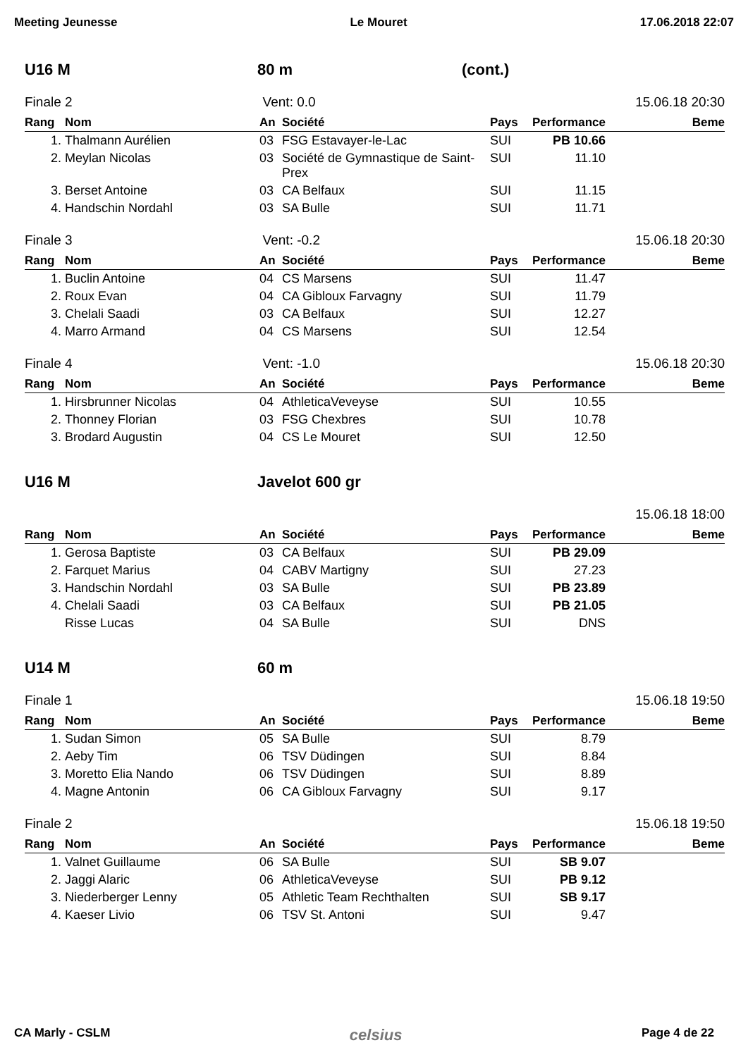Meeting Jeunesse Le Mouret 17.06.2018 22:07
U16 M 80 m (cont.)
Finale 2 Vent: 0.0 15.06.18 20:30
| Rang | Nom | An | Société | Pays | Performance | Beme |
| --- | --- | --- | --- | --- | --- | --- |
| 1. | Thalmann Aurélien | 03 | FSG Estavayer-le-Lac | SUI | PB 10.66 | |
| 2. | Meylan Nicolas | 03 | Société de Gymnastique de Saint-Prex | SUI | 11.10 | |
| 3. | Berset Antoine | 03 | CA Belfaux | SUI | 11.15 | |
| 4. | Handschin Nordahl | 03 | SA Bulle | SUI | 11.71 | |
Finale 3 Vent: -0.2 15.06.18 20:30
| Rang | Nom | An | Société | Pays | Performance | Beme |
| --- | --- | --- | --- | --- | --- | --- |
| 1. | Buclin Antoine | 04 | CS Marsens | SUI | 11.47 | |
| 2. | Roux Evan | 04 | CA Gibloux Farvagny | SUI | 11.79 | |
| 3. | Chelali Saadi | 03 | CA Belfaux | SUI | 12.27 | |
| 4. | Marro Armand | 04 | CS Marsens | SUI | 12.54 | |
Finale 4 Vent: -1.0 15.06.18 20:30
| Rang | Nom | An | Société | Pays | Performance | Beme |
| --- | --- | --- | --- | --- | --- | --- |
| 1. | Hirsbrunner Nicolas | 04 | AthleticaVeveyse | SUI | 10.55 | |
| 2. | Thonney Florian | 03 | FSG Chexbres | SUI | 10.78 | |
| 3. | Brodard Augustin | 04 | CS Le Mouret | SUI | 12.50 | |
U16 M Javelot 600 gr
15.06.18 18:00
| Rang | Nom | An | Société | Pays | Performance | Beme |
| --- | --- | --- | --- | --- | --- | --- |
| 1. | Gerosa Baptiste | 03 | CA Belfaux | SUI | PB 29.09 | |
| 2. | Farquet Marius | 04 | CABV Martigny | SUI | 27.23 | |
| 3. | Handschin Nordahl | 03 | SA Bulle | SUI | PB 23.89 | |
| 4. | Chelali Saadi | 03 | CA Belfaux | SUI | PB 21.05 | |
| | Risse Lucas | 04 | SA Bulle | SUI | DNS | |
U14 M 60 m
Finale 1 15.06.18 19:50
| Rang | Nom | An | Société | Pays | Performance | Beme |
| --- | --- | --- | --- | --- | --- | --- |
| 1. | Sudan Simon | 05 | SA Bulle | SUI | 8.79 | |
| 2. | Aeby Tim | 06 | TSV Düdingen | SUI | 8.84 | |
| 3. | Moretto Elia Nando | 06 | TSV Düdingen | SUI | 8.89 | |
| 4. | Magne Antonin | 06 | CA Gibloux Farvagny | SUI | 9.17 | |
Finale 2 15.06.18 19:50
| Rang | Nom | An | Société | Pays | Performance | Beme |
| --- | --- | --- | --- | --- | --- | --- |
| 1. | Valnet Guillaume | 06 | SA Bulle | SUI | SB 9.07 | |
| 2. | Jaggi Alaric | 06 | AthleticaVeveyse | SUI | PB 9.12 | |
| 3. | Niederberger Lenny | 05 | Athletic Team Rechthalten | SUI | SB 9.17 | |
| 4. | Kaeser Livio | 06 | TSV St. Antoni | SUI | 9.47 | |
CA Marly - CSLM celsius Page 4 de 22